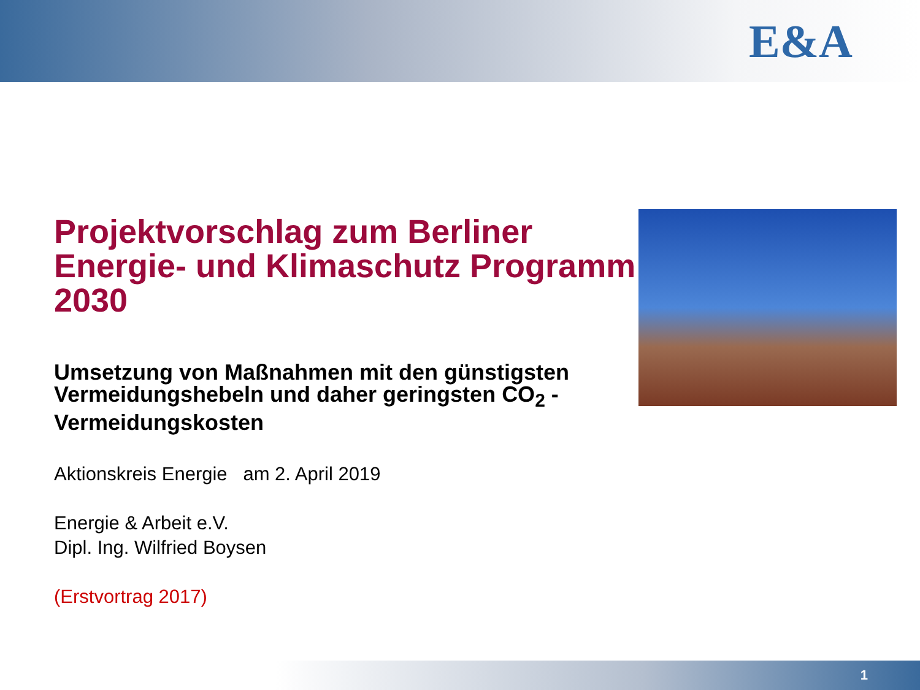E&A
Projektvorschlag zum Berliner Energie- und Klimaschutz Programm 2030
Umsetzung von Maßnahmen mit den günstigsten Vermeidungshebeln und daher geringsten CO<sub>2</sub> - Vermeidungskosten
Aktionskreis Energie am 2. April 2019
Energie & Arbeit e.V.
Dipl. Ing. Wilfried Boysen
(Erstvortrag 2017)
1